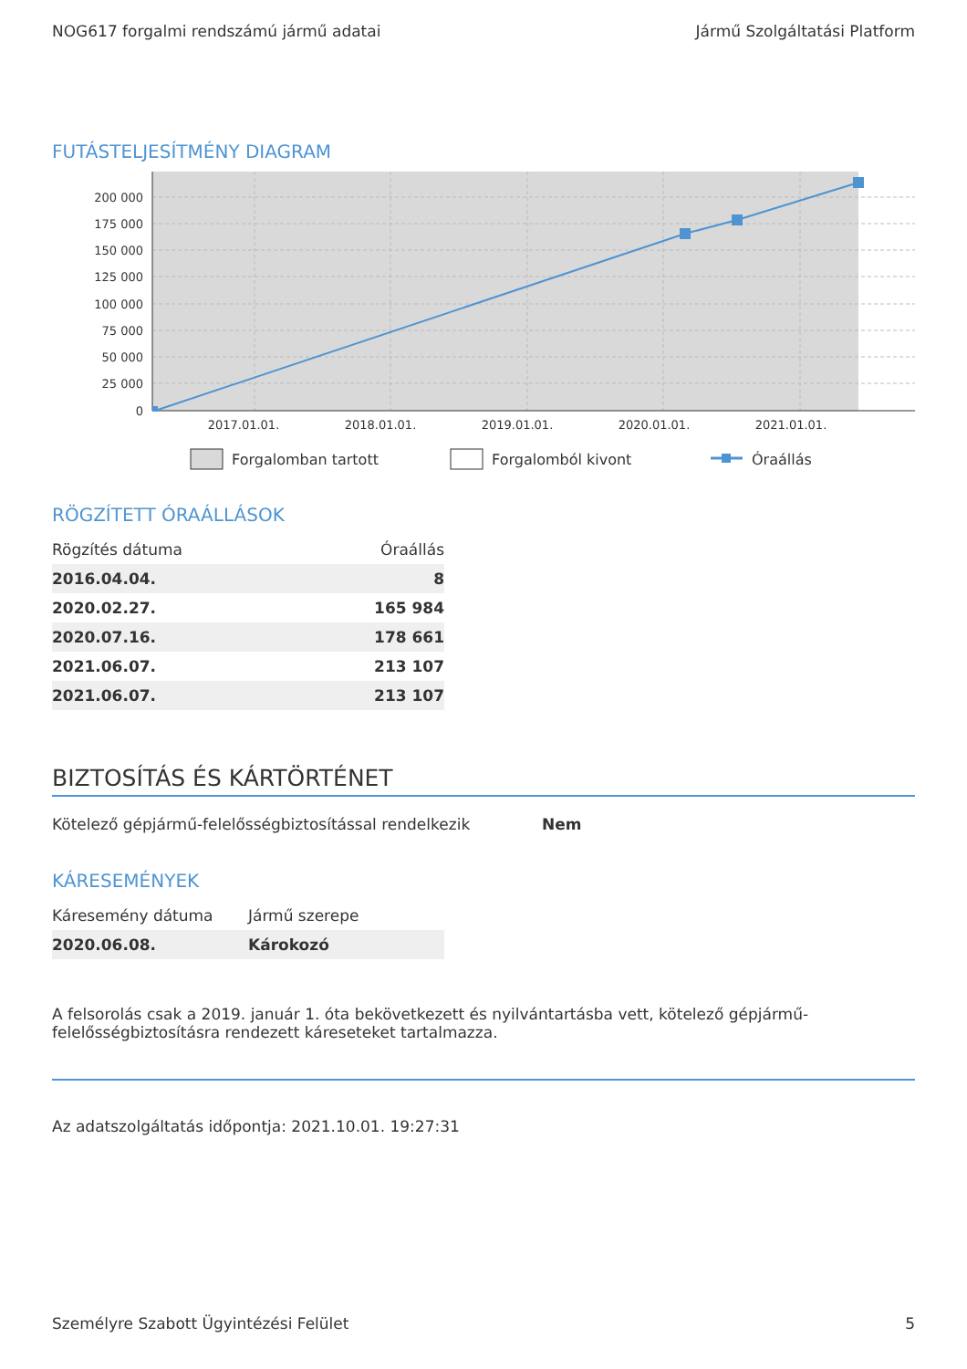NOG617 forgalmi rendszámú jármű adatai Jármű Szolgáltatási Platform
FUTÁSTELJESÍTMÉNY DIAGRAM
200 000
175 000
150 000
125 000
100 000
75 000
50 000
25 000
0
2017.01.01.
2018.01.01.
2019.01.01.
2020.01.01.
2021.01.01.
Forgalomban tartott
Forgalomból kivont
Óraállás
RÖGZÍTETT ÓRAÁLLÁSOK
| Rögzítés dátuma | Óraállás |
| --- | --- |
| 2016.04.04. | 8 |
| 2020.02.27. | 165 984 |
| 2020.07.16. | 178 661 |
| 2021.06.07. | 213 107 |
| 2021.06.07. | 213 107 |
BIZTOSÍTÁS ÉS KÁRTÖRTÉNET
Kötelező gépjármű-felelősségbiztosítással rendelkezik Nem
KÁRESEMÉNYEK
| Káresemény dátuma | Jármű szerepe |
| --- | --- |
| 2020.06.08. | Károkozó |
A felsorolás csak a 2019. január 1. óta bekövetkezett és nyilvántartásba vett, kötelező gépjármű-felelősségbiztosításra rendezett káreseteket tartalmazza.
Az adatszolgáltatás időpontja: 2021.10.01. 19:27:31
Személyre Szabott Ügyintézési Felület 5